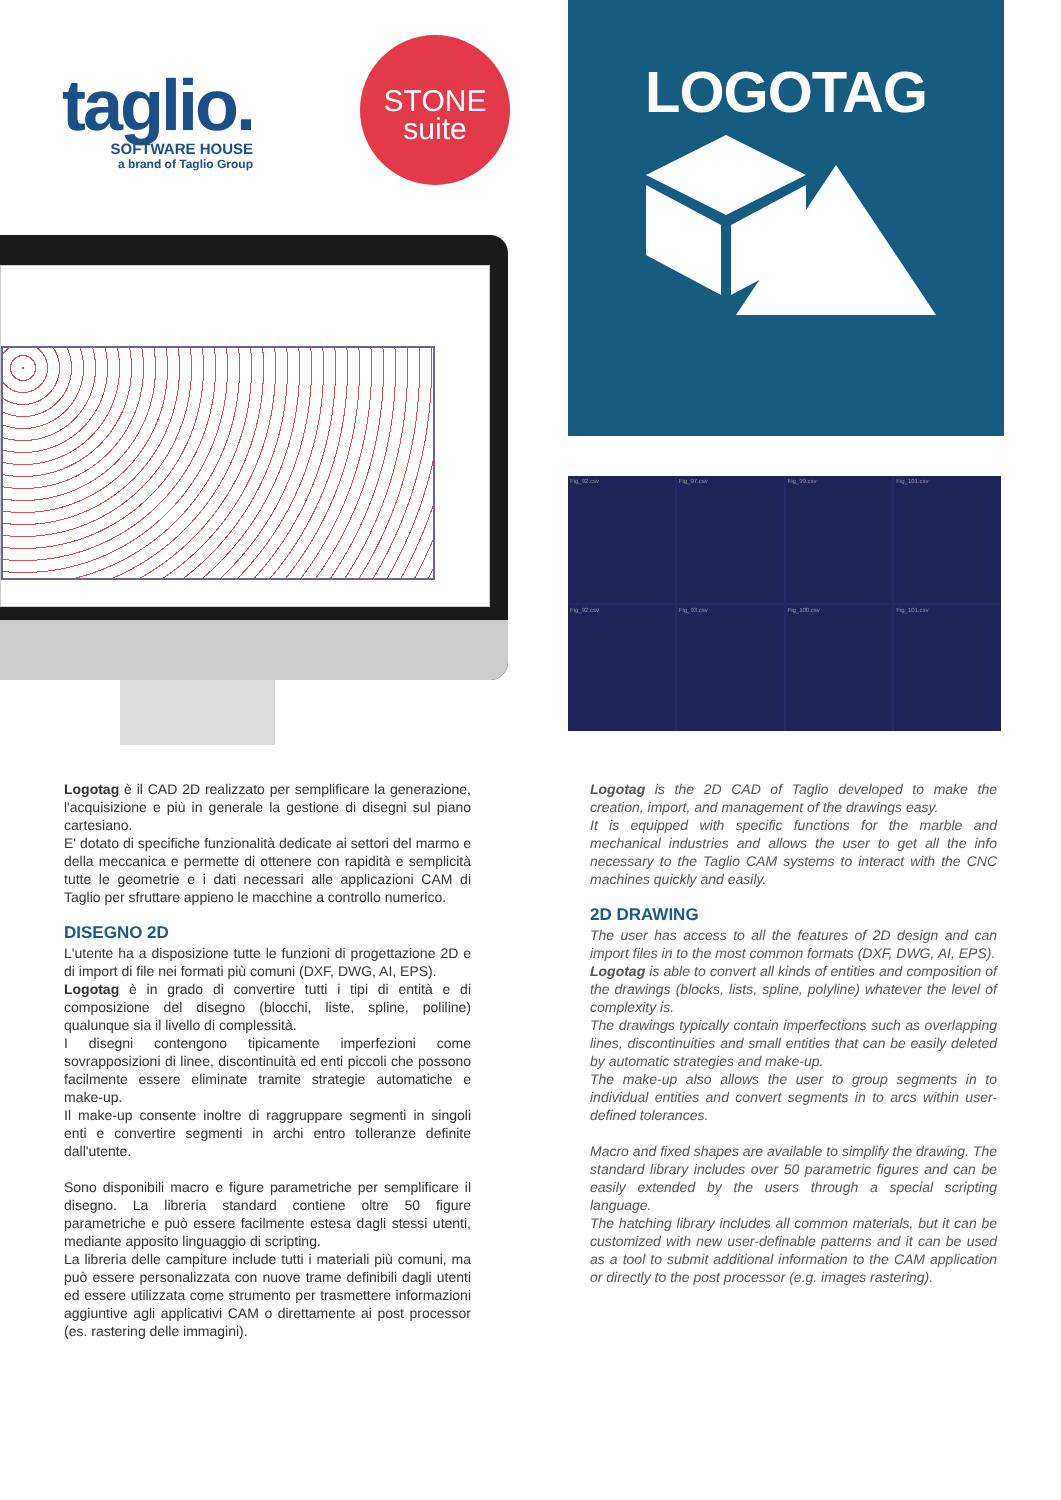taglio.
SOFTWARE HOUSE
a brand of Taglio Group
STONE
suite
LOGOTAG
Fig_92.csv
Fig_97.csv
Fig_99.csv
Fig_101.csv
Fig_92.csv
Fig_93.csv
Fig_100.csv
Fig_101.csv
Logotag è il CAD 2D realizzato per semplificare la generazione, l'acquisizione e più in generale la gestione di disegni sul piano cartesiano.
E' dotato di specifiche funzionalità dedicate ai settori del marmo e della meccanica e permette di ottenere con rapidità e semplicità tutte le geometrie e i dati necessari alle applicazioni CAM di Taglio per sfruttare appieno le macchine a controllo numerico.
DISEGNO 2D
L'utente ha a disposizione tutte le funzioni di progettazione 2D e di import di file nei formati più comuni (DXF, DWG, AI, EPS).
Logotag è in grado di convertire tutti i tipi di entità e di composizione del disegno (blocchi, liste, spline, poliline) qualunque sia il livello di complessità.
I disegni contengono tipicamente imperfezioni come sovrapposizioni di linee, discontinuità ed enti piccoli che possono facilmente essere eliminate tramite strategie automatiche e make-up.
Il make-up consente inoltre di raggruppare segmenti in singoli enti e convertire segmenti in archi entro tolleranze definite dall'utente.
Sono disponibili macro e figure parametriche per semplificare il disegno. La libreria standard contiene oltre 50 figure parametriche e può essere facilmente estesa dagli stessi utenti, mediante apposito linguaggio di scripting.
La libreria delle campiture include tutti i materiali più comuni, ma può essere personalizzata con nuove trame definibili dagli utenti ed essere utilizzata come strumento per trasmettere informazioni aggiuntive agli applicativi CAM o direttamente ai post processor (es. rastering delle immagini).
Logotag is the 2D CAD of Taglio developed to make the creation, import, and management of the drawings easy.
It is equipped with specific functions for the marble and mechanical industries and allows the user to get all the info necessary to the Taglio CAM systems to interact with the CNC machines quickly and easily.
2D DRAWING
The user has access to all the features of 2D design and can import files in to the most common formats (DXF, DWG, AI, EPS).
Logotag is able to convert all kinds of entities and composition of the drawings (blocks, lists, spline, polyline) whatever the level of complexity is.
The drawings typically contain imperfections such as overlapping lines, discontinuities and small entities that can be easily deleted by automatic strategies and make-up.
The make-up also allows the user to group segments in to individual entities and convert segments in to arcs within user-defined tolerances.
Macro and fixed shapes are available to simplify the drawing. The standard library includes over 50 parametric figures and can be easily extended by the users through a special scripting language.
The hatching library includes all common materials, but it can be customized with new user-definable patterns and it can be used as a tool to submit additional information to the CAM application or directly to the post processor (e.g. images rastering).